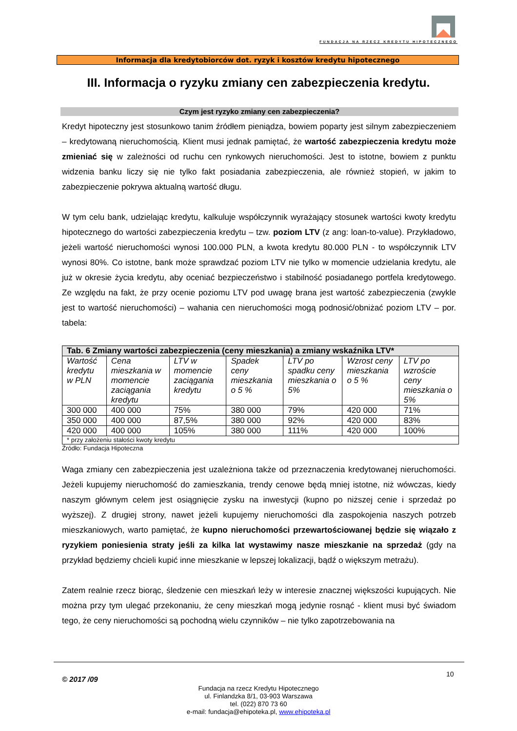FUNDACJA NA RZECZ KREDYTU HIPOTECZNEGO
Informacja dla kredytobiorców dot. ryzyk i kosztów kredytu hipotecznego
III. Informacja o ryzyku zmiany cen zabezpieczenia kredytu.
Czym jest ryzyko zmiany cen zabezpieczenia?
Kredyt hipoteczny jest stosunkowo tanim źródłem pieniądza, bowiem poparty jest silnym zabezpieczeniem – kredytowaną nieruchomością. Klient musi jednak pamiętać, że wartość zabezpieczenia kredytu może zmieniać się w zależności od ruchu cen rynkowych nieruchomości. Jest to istotne, bowiem z punktu widzenia banku liczy się nie tylko fakt posiadania zabezpieczenia, ale również stopień, w jakim to zabezpieczenie pokrywa aktualną wartość długu.
W tym celu bank, udzielając kredytu, kalkuluje współczynnik wyrażający stosunek wartości kwoty kredytu hipotecznego do wartości zabezpieczenia kredytu – tzw. poziom LTV (z ang: loan-to-value). Przykładowo, jeżeli wartość nieruchomości wynosi 100.000 PLN, a kwota kredytu 80.000 PLN - to współczynnik LTV wynosi 80%. Co istotne, bank może sprawdzać poziom LTV nie tylko w momencie udzielania kredytu, ale już w okresie życia kredytu, aby oceniać bezpieczeństwo i stabilność posiadanego portfela kredytowego. Ze względu na fakt, że przy ocenie poziomu LTV pod uwagę brana jest wartość zabezpieczenia (zwykle jest to wartość nieruchomości) – wahania cen nieruchomości mogą podnosić/obniżać poziom LTV – por. tabela:
| Tab. 6 Zmiany wartości zabezpieczenia (ceny mieszkania) a zmiany wskaźnika LTV* | | | | | | |
| --- | --- | --- | --- | --- | --- | --- |
| Wartość kredytu w PLN | Cena mieszkania w momencie zaciągania kredytu | LTV w momencie zaciągania kredytu | Spadek ceny mieszkania o 5 % | LTV po spadku ceny mieszkania o 5% | Wzrost ceny mieszkania o 5 % | LTV po wzroście ceny mieszkania o 5% |
| 300 000 | 400 000 | 75% | 380 000 | 79% | 420 000 | 71% |
| 350 000 | 400 000 | 87,5% | 380 000 | 92% | 420 000 | 83% |
| 420 000 | 400 000 | 105% | 380 000 | 111% | 420 000 | 100% |
| * przy założeniu stałości kwoty kredytu | | | | | | |
Źródło: Fundacja Hipoteczna
Waga zmiany cen zabezpieczenia jest uzależniona także od przeznaczenia kredytowanej nieruchomości. Jeżeli kupujemy nieruchomość do zamieszkania, trendy cenowe będą mniej istotne, niż wówczas, kiedy naszym głównym celem jest osiągnięcie zysku na inwestycji (kupno po niższej cenie i sprzedaż po wyższej). Z drugiej strony, nawet jeżeli kupujemy nieruchomości dla zaspokojenia naszych potrzeb mieszkaniowych, warto pamiętać, że kupno nieruchomości przewartościowanej będzie się wiązało z ryzykiem poniesienia straty jeśli za kilka lat wystawimy nasze mieszkanie na sprzedaż (gdy na przykład będziemy chcieli kupić inne mieszkanie w lepszej lokalizacji, bądź o większym metrażu).
Zatem realnie rzecz biorąc, śledzenie cen mieszkań leży w interesie znacznej większości kupujących. Nie można przy tym ulegać przekonaniu, że ceny mieszkań mogą jedynie rosnąć - klient musi być świadom tego, że ceny nieruchomości są pochodną wielu czynników – nie tylko zapotrzebowania na
© 2017 /09
10
Fundacja na rzecz Kredytu Hipotecznego
ul. Finlandzka 8/1, 03-903 Warszawa
tel. (022) 870 73 60
e-mail: fundacja@ehipoteka.pl, www.ehipoteka.pl